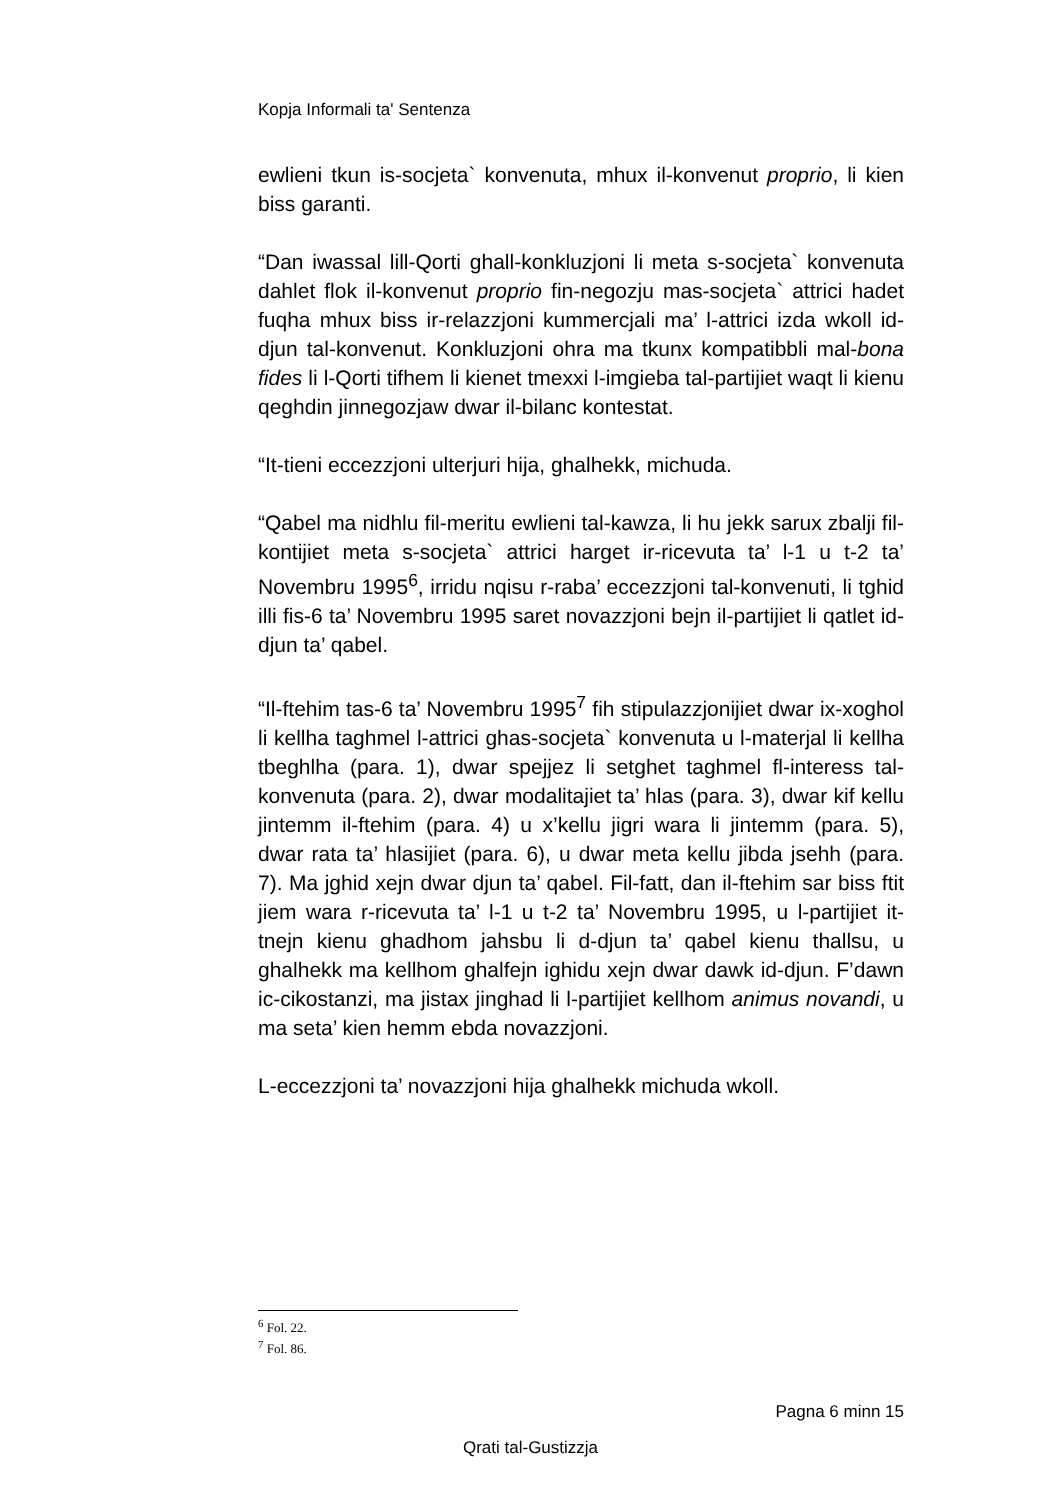Kopja Informali ta' Sentenza
ewlieni tkun is-socjeta` konvenuta, mhux il-konvenut proprio, li kien biss garanti.
“Dan iwassal lill-Qorti ghall-konkluzjoni li meta s-socjeta` konvenuta dahlet flok il-konvenut proprio fin-negozju mas-socjeta` attrici hadet fuqha mhux biss ir-relazzjoni kummercjali ma’ l-attrici izda wkoll id-djun tal-konvenut. Konkluzjoni ohra ma tkunx kompatibbli mal-bona fides li l-Qorti tifhem li kienet tmexxi l-imgieba tal-partijiet waqt li kienu qeghdin jinnegozjaw dwar il-bilanc kontestat.
“It-tieni eccezzjoni ulterjuri hija, ghalhekk, michuda.
“Qabel ma nidhlu fil-meritu ewlieni tal-kawza, li hu jekk sarux zbalji fil-kontijiet meta s-socjeta` attrici harget ir-ricevuta ta’ l-1 u t-2 ta’ Novembru 1995<sup>6</sup>, irridu nqisu r-raba’ eccezzjoni tal-konvenuti, li tghid illi fis-6 ta’ Novembru 1995 saret novazzjoni bejn il-partijiet li qatlet id-djun ta’ qabel.
“Il-ftehim tas-6 ta’ Novembru 1995<sup>7</sup> fih stipulazzjonijiet dwar ix-xoghol li kellha taghmel l-attrici ghas-socjeta` konvenuta u l-materjal li kellha tbeghlha (para. 1), dwar spejjez li setghet taghmel fl-interess tal-konvenuta (para. 2), dwar modalitajiet ta’ hlas (para. 3), dwar kif kellu jintemm il-ftehim (para. 4) u x’kellu jigri wara li jintemm (para. 5), dwar rata ta’ hlasijiet (para. 6), u dwar meta kellu jibda jsehh (para. 7). Ma jghid xejn dwar djun ta’ qabel. Fil-fatt, dan il-ftehim sar biss ftit jiem wara r-ricevuta ta’ l-1 u t-2 ta’ Novembru 1995, u l-partijiet it-tnejn kienu ghadhom jahsbu li d-djun ta’ qabel kienu thallsu, u ghalhekk ma kellhom ghalfejn ighidu xejn dwar dawk id-djun. F’dawn ic-cikostanzi, ma jistax jinghad li l-partijiet kellhom animus novandi, u ma seta’ kien hemm ebda novazzjoni.
L-eccezzjoni ta’ novazzjoni hija ghalhekk michuda wkoll.
<sup>6</sup> Fol. 22.
<sup>7</sup> Fol. 86.
Pagna 6 minn 15
Qrati tal-Gustizzja